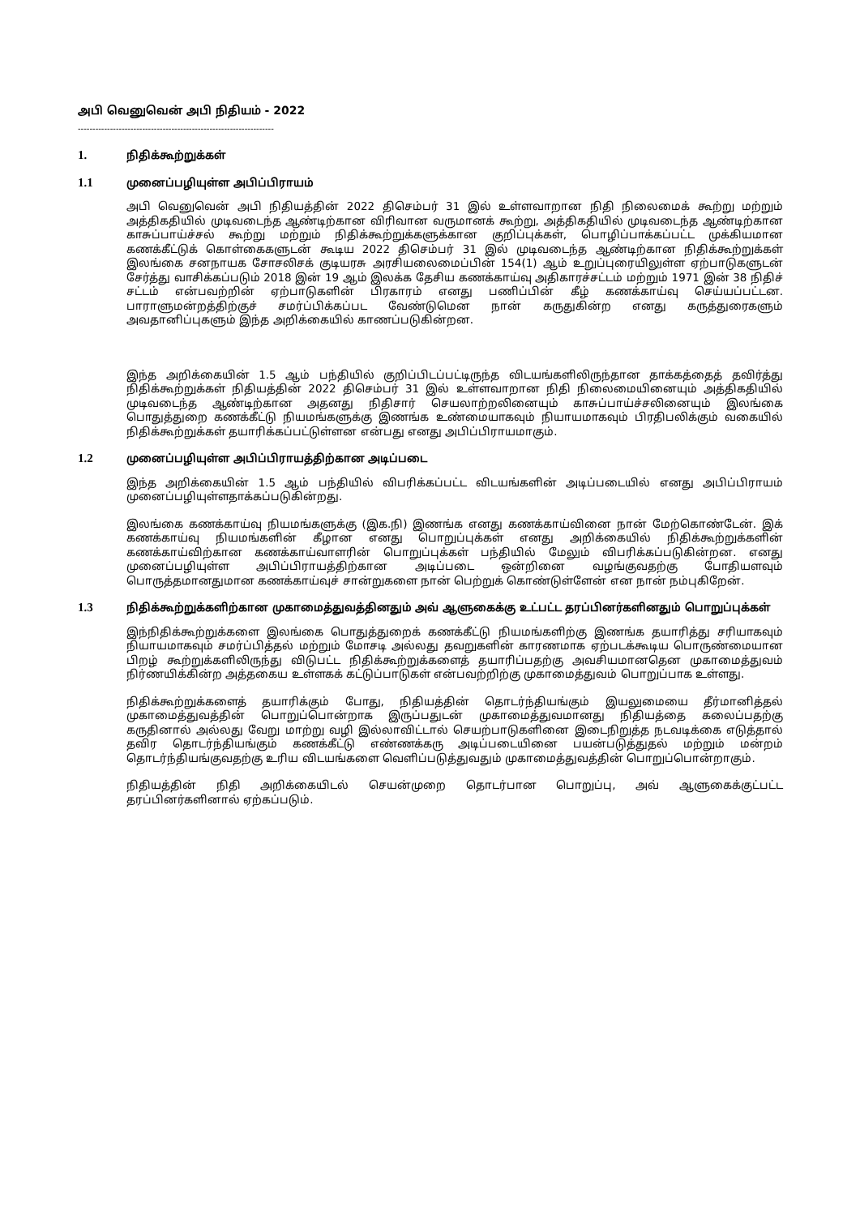அபி வெனுவென் அபி நிதியம் - 2022
-------------------------------------------------------------------
1. நிதிக்கூற்றுக்கள்
1.1 முனைப்பழியுள்ள அபிப்பிராயம்
அபி வெனுவென் அபி நிதியத்தின் 2022 திசெம்பர் 31 இல் உள்ளவாறான நிதி நிலைமைக் கூற்று மற்றும் அத்திகதியில் முடிவடைந்த ஆண்டிற்கான விரிவான வருமானக் கூற்று, அத்திகதியில் முடிவடைந்த ஆண்டிற்கான காசுப்பாய்ச்சல் கூற்று மற்றும் நிதிக்கூற்றுக்களுக்கான குறிப்புக்கள், பொழிப்பாக்கப்பட்ட முக்கியமான கணக்கீட்டுக் கொள்கைகளுடன் கூடிய 2022 திசெம்பர் 31 இல் முடிவடைந்த ஆண்டிற்கான நிதிக்கூற்றுக்கள் இலங்கை சனநாயக சோசலிசக் குடியரசு அரசியலைமைப்பின் 154(1) ஆம் உறுப்புரையிலுள்ள ஏற்பாடுகளுடன் சேர்த்து வாசிக்கப்படும் 2018 இன் 19 ஆம் இலக்க தேசிய கணக்காய்வு அதிகாரச்சட்டம் மற்றும் 1971 இன் 38 நிதிச் சட்டம் என்பவற்றின் ஏற்பாடுகளின் பிரகாரம் எனது பணிப்பின் கீழ் கணக்காய்வு செய்யப்பட்டன. பாராளுமன்றத்திற்குச் சமர்ப்பிக்கப்பட வேண்டுமென நான் கருதுகின்ற எனது கருத்துரைகளும் அவதானிப்புகளும் இந்த அறிக்கையில் காணப்படுகின்றன.
இந்த அறிக்கையின் 1.5 ஆம் பந்தியில் குறிப்பிடப்பட்டிருந்த விடயங்களிலிருந்தான தாக்கத்தைத் தவிர்த்து நிதிக்கூற்றுக்கள் நிதியத்தின் 2022 திசெம்பர் 31 இல் உள்ளவாறான நிதி நிலைமையினையும் அத்திகதியில் முடிவடைந்த ஆண்டிற்கான அதனது நிதிசார் செயலாற்றலினையும் காசுப்பாய்ச்சலினையும் இலங்கை பொதுத்துறை கணக்கீட்டு நியமங்களுக்கு இணங்க உண்மையாகவும் நியாயமாகவும் பிரதிபலிக்கும் வகையில் நிதிக்கூற்றுக்கள் தயாரிக்கப்பட்டுள்ளன என்பது எனது அபிப்பிராயமாகும்.
1.2 முனைப்பழியுள்ள அபிப்பிராயத்திற்கான அடிப்படை
இந்த அறிக்கையின் 1.5 ஆம் பந்தியில் விபரிக்கப்பட்ட விடயங்களின் அடிப்படையில் எனது அபிப்பிராயம் முனைப்பழியுள்ளதாக்கப்படுகின்றது.
இலங்கை கணக்காய்வு நியமங்களுக்கு (இக.நி) இணங்க எனது கணக்காய்வினை நான் மேற்கொண்டேன். இக் கணக்காய்வு நியமங்களின் கீழான எனது பொறுப்புக்கள் எனது அறிக்கையில் நிதிக்கூற்றுக்களின் கணக்காய்விற்கான கணக்காய்வாளரின் பொறுப்புக்கள் பந்தியில் மேலும் விபரிக்கப்படுகின்றன. எனது முனைப்பழியுள்ள அபிப்பிராயத்திற்கான அடிப்படை ஒன்றினை வழங்குவதற்கு போதியளவும் பொருத்தமானதுமான கணக்காய்வுச் சான்றுகளை நான் பெற்றுக் கொண்டுள்ளேன் என நான் நம்புகிறேன்.
1.3 நிதிக்கூற்றுக்களிற்கான முகாமைத்துவத்தினதும் அவ் ஆளுகைக்கு உட்பட்ட தரப்பினர்களினதும் பொறுப்புக்கள்
இந்நிதிக்கூற்றுக்களை இலங்கை பொதுத்துறைக் கணக்கீட்டு நியமங்களிற்கு இணங்க தயாரித்து சரியாகவும் நியாயமாகவும் சமர்ப்பித்தல் மற்றும் மோசடி அல்லது தவறுகளின் காரணமாக ஏற்படக்கூடிய பொருண்மையான பிறழ் கூற்றுக்களிலிருந்து விடுபட்ட நிதிக்கூற்றுக்களைத் தயாரிப்பதற்கு அவசியமானதென முகாமைத்துவம் நிர்ணயிக்கின்ற அத்தகைய உள்ளகக் கட்டுப்பாடுகள் என்பவற்றிற்கு முகாமைத்துவம் பொறுப்பாக உள்ளது.
நிதிக்கூற்றுக்களைத் தயாரிக்கும் போது, நிதியத்தின் தொடர்ந்தியங்கும் இயலுமையை தீர்மானித்தல் முகாமைத்துவத்தின் பொறுப்பொன்றாக இருப்பதுடன் முகாமைத்துவமானது நிதியத்தை கலைப்பதற்கு கருதினால் அல்லது வேறு மாற்று வழி இல்லாவிட்டால் செயற்பாடுகளினை இடைநிறுத்த நடவடிக்கை எடுத்தால் தவிர தொடர்ந்தியங்கும் கணக்கீட்டு எண்ணக்கரு அடிப்படையினை பயன்படுத்துதல் மற்றும் மன்றம் தொடர்ந்தியங்குவதற்கு உரிய விடயங்களை வெளிப்படுத்துவதும் முகாமைத்துவத்தின் பொறுப்பொன்றாகும்.
நிதியத்தின் நிதி அறிக்கையிடல் செயன்முறை தொடர்பான பொறுப்பு, அவ் ஆளுகைக்குட்பட்ட தரப்பினர்களினால் ஏற்கப்படும்.